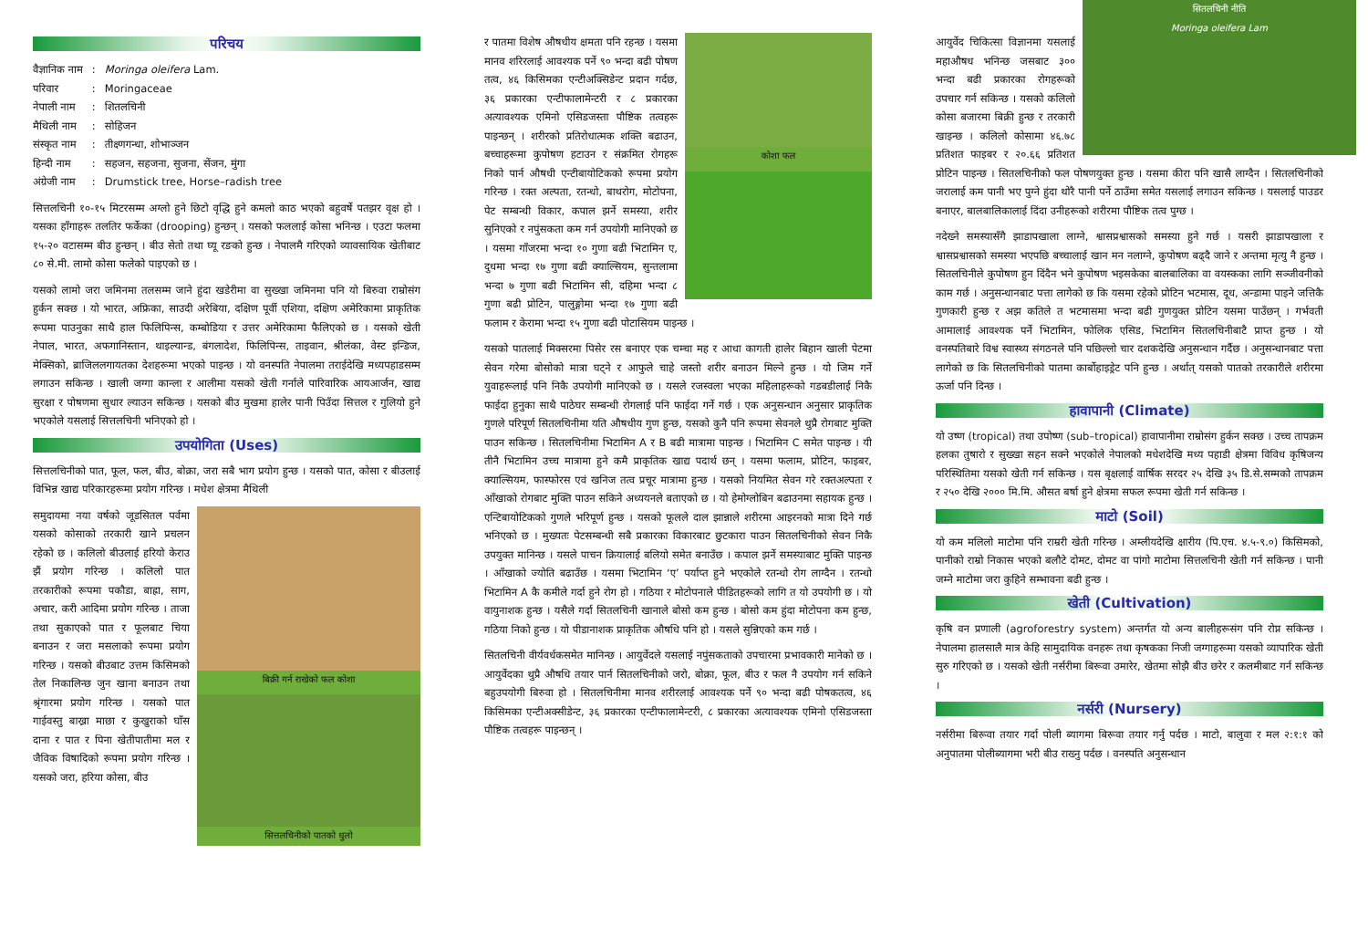परिचय
| वैज्ञानिक नाम | : | Moringa oleifera Lam. |
| परिवार | : | Moringaceae |
| नेपाली नाम | : | शितलचिनी |
| मैथिली नाम | : | सोहिजन |
| संस्कृत नाम | : | तीक्ष्णगन्धा, शोभाञ्जन |
| हिन्दी नाम | : | सहजन, सहजना, सुजना, सेंजन, मुंगा |
| अंग्रेजी नाम | : | Drumstick tree, Horse–radish tree |
सित्तलचिनी १०-१५ मिटरसम्म अग्लो हुने छिटो वृद्धि हुने कमलो काठ भएको बहुवर्षे पतझर वृक्ष हो । यसका हाँगाहरू तलतिर फर्केका (drooping) हुन्छन् । यसको फललाई कोसा भनिन्छ । एउटा फलमा १५-२० वटासम्म बीउ हुन्छन् । बीउ सेतो तथा घ्यू रङको हुन्छ । नेपालमै गरिएको व्यावसायिक खेतीबाट ८० से.मी. लामो कोसा फलेको पाइएको छ ।
यसको लामो जरा जमिनमा तलसम्म जाने हुंदा खडेरीमा वा सुख्खा जमिनमा पनि यो बिरुवा राम्रोसंग हुर्कन सक्छ । यो भारत, अफ्रिका, साउदी अरेबिया, दक्षिण पूर्वी एशिया, दक्षिण अमेरिकामा प्राकृतिक रूपमा पाउनुका साथै हाल फिलिपिन्स, कम्बोडिया र उत्तर अमेरिकामा फैलिएको छ । यसको खेती नेपाल, भारत, अफगानिस्तान, थाइल्यान्ड, बंगलादेश, फिलिपिन्स, ताइवान, श्रीलंका, वेस्ट इन्डिज, मेक्सिको, ब्राजिललगायतका देशहरूमा भएको पाइन्छ । यो वनस्पति नेपालमा तराईदेखि मध्यपहाडसम्म लगाउन सकिन्छ । खाली जग्गा कान्ला र आलीमा यसको खेती गर्नाले पारिवारिक आयआर्जन, खाद्य सुरक्षा र पोषणमा सुधार ल्याउन सकिन्छ । यसको बीउ मुखमा हालेर पानी पिउँदा सित्तल र गुलियो हुने भएकोले यसलाई सित्तलचिनी भनिएको हो ।
उपयोगिता (Uses)
सित्तलचिनीको पात, फूल, फल, बीउ, बोक्रा, जरा सबै भाग प्रयोग हुन्छ । यसको पात, कोसा र बीउलाई विभिन्न खाद्य परिकारहरूमा प्रयोग गरिन्छ । मधेश क्षेत्रमा मैथिली
बिक्री गर्न राखेको फल कोशा
सित्तलचिनीको पातको धुलो
समुदायमा नया वर्षको जूडसितल पर्वमा यसको कोसाको तरकारी खाने प्रचलन रहेको छ । कलिलो बीउलाई हरियो केराउ झैं प्रयोग गरिन्छ । कलिलो पात तरकारीको रूपमा पकौडा, बाह्रा, साग, अचार, करी आदिमा प्रयोग गरिन्छ । ताजा तथा सुकाएको पात र फूलबाट चिया बनाउन र जरा मसलाको रूपमा प्रयोग गरिन्छ । यसको बीउबाट उत्तम किसिमको तेल निकालिन्छ जुन खाना बनाउन तथा श्रृंगारमा प्रयोग गरिन्छ । यसको पात गाईवस्तु बाख्रा माछा र कुखुराको घाँस दाना र पात र पिना खेतीपातीमा मल र जैविक विषादिको रूपमा प्रयोग गरिन्छ । यसको जरा, हरिया कोसा, बीउ
कोशा फल
र पातमा विशेष औषधीय क्षमता पनि रहन्छ । यसमा मानव शरिरलाई आवश्यक पर्ने ९० भन्दा बढी पोषण तत्व, ४६ किसिमका एन्टीअक्सिडेन्ट प्रदान गर्दछ, ३६ प्रकारका एन्टीफालामेन्टरी र ८ प्रकारका अत्यावश्यक एमिनो एसिडजस्ता पौष्टिक तत्वहरू पाइन्छन् । शरीरको प्रतिरोधात्मक शक्ति बढाउन, बच्चाहरूमा कुपोषण हटाउन र संक्रमित रोगहरू निको पार्न औषधी एन्टीबायोटिकको रूपमा प्रयोग गरिन्छ । रक्त अल्पता, रतन्धो, बाथरोग, मोटोपना, पेट सम्बन्धी विकार, कपाल झर्ने समस्या, शरीर सुनिएको र नपुंसकता कम गर्न उपयोगी मानिएको छ । यसमा गाँजरमा भन्दा १० गुणा बढी भिटामिन ए, दुधमा भन्दा १७ गुणा बढी क्याल्सियम, सुन्तलामा भन्दा ७ गुणा बढी भिटामिन सी, दहिमा भन्दा ८ गुणा बढी प्रोटिन, पालुङ्गोमा भन्दा १७ गुणा बढी फलाम र केरामा भन्दा १५ गुणा बढी पोटासियम पाइन्छ ।
यसको पातलाई मिक्सरमा पिसेर रस बनाएर एक चम्चा मह र आधा कागती हालेर बिहान खाली पेटमा सेवन गरेमा बोसोको मात्रा घट्ने र आफुले चाहे जस्तो शरीर बनाउन मिल्ने हुन्छ । यो जिम गर्ने युवाहरूलाई पनि निकै उपयोगी मानिएको छ । यसले रजस्वला भएका महिलाहरूको गडबडीलाई निकै फाईदा हुनुका साथै पाठेघर सम्बन्धी रोगलाई पनि फाईदा गर्ने गर्छ । एक अनुसन्धान अनुसार प्राकृतिक गुणले परिपूर्ण सितलचिनीमा यति औषधीय गुण हुन्छ, यसको कुनै पनि रूपमा सेवनले थुप्रै रोगबाट मुक्ति पाउन सकिन्छ । सितलचिनीमा भिटामिन A र B बढी मात्रामा पाइन्छ । भिटामिन C समेत पाइन्छ । यी तीनै भिटामिन उच्च मात्रामा हुने कमै प्राकृतिक खाद्य पदार्थ छन् । यसमा फलाम, प्रोटिन, फाइबर, क्याल्सियम, फास्फोरस एवं खनिज तत्व प्रचूर मात्रामा हुन्छ । यसको नियमित सेवन गरे रक्तअल्पता र आँखाको रोगबाट मुक्ति पाउन सकिने अध्ययनले बताएको छ । यो हेमोग्लोबिन बढाउनमा सहायक हुन्छ । एन्टिबायोटिकको गुणले भरिपूर्ण हुन्छ । यसको फूलले दाल झान्नाले शरीरमा आइरनको मात्रा दिने गर्छ भनिएको छ । मुख्यतः पेटसम्बन्धी सबै प्रकारका विकारबाट छुटकारा पाउन सितलचिनीको सेवन निकै उपयुक्त मानिन्छ । यसले पाचन क्रियालाई बलियो समेत बनाउँछ । कपाल झर्ने समस्याबाट मुक्ति पाइन्छ । आँखाको ज्योति बढाउँछ । यसमा भिटामिन ‘ए’ पर्याप्त हुने भएकोले रतन्धो रोग लाग्दैन । रतन्धो भिटामिन A कै कमीले गर्दा हुने रोग हो । गठिया र मोटोपनाले पीडितहरूको लागि त यो उपयोगी छ । यो वायुनाशक हुन्छ । यसैले गर्दा सितलचिनी खानाले बोसो कम हुन्छ । बोसो कम हुंदा मोटोपना कम हुन्छ, गठिया निको हुन्छ । यो पीडानाशक प्राकृतिक औषधि पनि हो । यसले सुन्निएको कम गर्छ ।
सितलचिनी वीर्यवर्धकसमेत मानिन्छ । आयुर्वेदले यसलाई नपुंसकताको उपचारमा प्रभावकारी मानेको छ । आयुर्वेदका थुप्रै औषधि तयार पार्न सितलचिनीको जरो, बोक्रा, फूल, बीउ र फल नै उपयोग गर्न सकिने बहुउपयोगी बिरुवा हो । सितलचिनीमा मानव शरीरलाई आवश्यक पर्ने ९० भन्दा बढी पोषकतत्व, ४६ किसिमका एन्टीअक्सीडेन्ट, ३६ प्रकारका एन्टीफालामेन्टरी, ८ प्रकारका अत्यावश्यक एमिनो एसिडजस्ता पौष्टिक तत्वहरू पाइन्छन् ।
सितलचिनी नीति
Moringa oleifera Lam
आयुर्वेद चिकित्सा विज्ञानमा यसलाई महाऔषध भनिन्छ जसबाट ३०० भन्दा बढी प्रकारका रोगहरूको उपचार गर्न सकिन्छ । यसको कलिलो कोसा बजारमा बिक्री हुन्छ र तरकारी खाइन्छ । कलिलो कोसामा ४६.७८ प्रतिशत फाइबर र २०.६६ प्रतिशत प्रोटिन पाइन्छ । सितलचिनीको फल पोषणयुक्त हुन्छ । यसमा कीरा पनि खासै लाग्दैन । सितलचिनीको जरालाई कम पानी भए पुग्ने हुंदा थोरै पानी पर्ने ठाउँमा समेत यसलाई लगाउन सकिन्छ । यसलाई पाउडर बनाएर, बालबालिकालाई दिंदा उनीहरूको शरीरमा पौष्टिक तत्व पुग्छ ।
नदेख्ने समस्यासँगै झाडापखाला लाग्ने, श्वासप्रश्वासको समस्या हुने गर्छ । यसरी झाडापखाला र श्वासप्रश्वासको समस्या भएपछि बच्चालाई खान मन नलाग्ने, कुपोषण बढ्दै जाने र अन्तमा मृत्यु नै हुन्छ । सितलचिनीले कुपोषण हुन दिंदैन भने कुपोषण भइसकेका बालबालिका वा वयस्कका लागि सञ्जीवनीको काम गर्छ । अनुसन्धानबाट पत्ता लागेको छ कि यसमा रहेको प्रोटिन भटमास, दूध, अन्डामा पाइने जत्तिकै गुणकारी हुन्छ र अझ कतिले त भटमासमा भन्दा बढी गुणयुक्त प्रोटिन यसमा पाउँछन् । गर्भवती आमालाई आवश्यक पर्ने भिटामिन, फोलिक एसिड, भिटामिन सितलचिनीबाटै प्राप्त हुन्छ । यो वनस्पतिबारे विश्व स्वास्थ्य संगठनले पनि पछिल्लो चार दशकदेखि अनुसन्धान गर्दैछ । अनुसन्धानबाट पत्ता लागेको छ कि सितलचिनीको पातमा कार्बोहाइड्रेट पनि हुन्छ । अर्थात् यसको पातको तरकारीले शरीरमा ऊर्जा पनि दिन्छ ।
हावापानी (Climate)
यो उष्ण (tropical) तथा उपोष्ण (sub–tropical) हावापानीमा राम्रोसंग हुर्कन सक्छ । उच्च तापक्रम हलका तुषारो र सुख्खा सहन सक्ने भएकोले नेपालको मधेशदेखि मध्य पहाडी क्षेत्रमा विविध कृषिजन्य परिस्थितिमा यसको खेती गर्न सकिन्छ । यस बृक्षलाई वार्षिक सरदर २५ देखि ३५ डि.से.सम्मको तापक्रम र २५० देखि २००० मि.मि. औसत बर्षा हुने क्षेत्रमा सफल रूपमा खेती गर्न सकिन्छ ।
माटो (Soil)
यो कम मलिलो माटोमा पनि राम्ररी खेती गरिन्छ । अम्लीयदेखि क्षारीय (पि.एच. ४.५-९.०) किसिमको, पानीको राम्रो निकास भएको बलौटे दोमट, दोमट वा पांगो माटोमा सित्तलचिनी खेती गर्न सकिन्छ । पानी जम्ने माटोमा जरा कुहिने सम्भावना बढी हुन्छ ।
खेती (Cultivation)
कृषि वन प्रणाली (agroforestry system) अन्तर्गत यो अन्य बालीहरूसंग पनि रोप्न सकिन्छ । नेपालमा हालसालै मात्र केहि सामुदायिक वनहरू तथा कृषकका निजी जग्गाहरूमा यसको व्यापारिक खेती सुरु गरिएको छ । यसको खेती नर्सरीमा बिरूवा उमारेर, खेतमा सोझै बीउ छरेर र कलमीबाट गर्न सकिन्छ ।
नर्सरी (Nursery)
नर्सरीमा बिरूवा तयार गर्दा पोली ब्यागमा बिरूवा तयार गर्नु पर्दछ । माटो, बालुवा र मल २:१:१ को अनुपातमा पोलीब्यागमा भरी बीउ राख्नु पर्दछ । वनस्पति अनुसन्धान